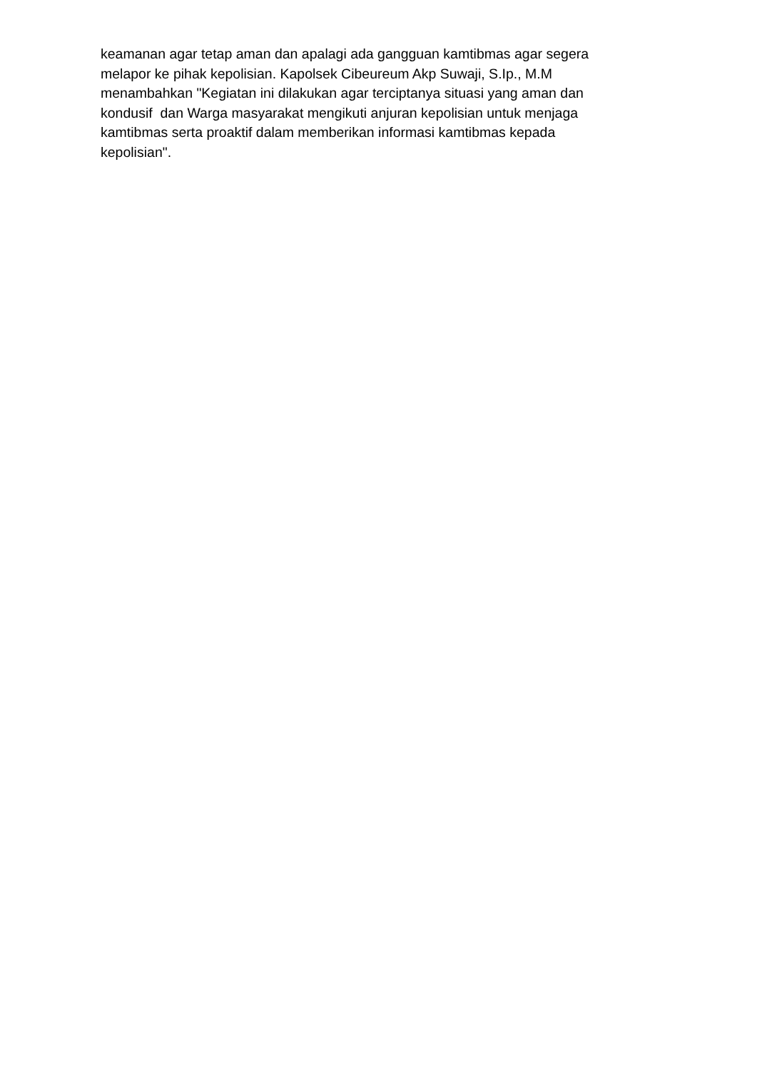keamanan agar tetap aman dan apalagi ada gangguan kamtibmas agar segera
melapor ke pihak kepolisian. Kapolsek Cibeureum Akp Suwaji, S.Ip., M.M
menambahkan "Kegiatan ini dilakukan agar terciptanya situasi yang aman dan
kondusif dan Warga masyarakat mengikuti anjuran kepolisian untuk menjaga
kamtibmas serta proaktif dalam memberikan informasi kamtibmas kepada
kepolisian".